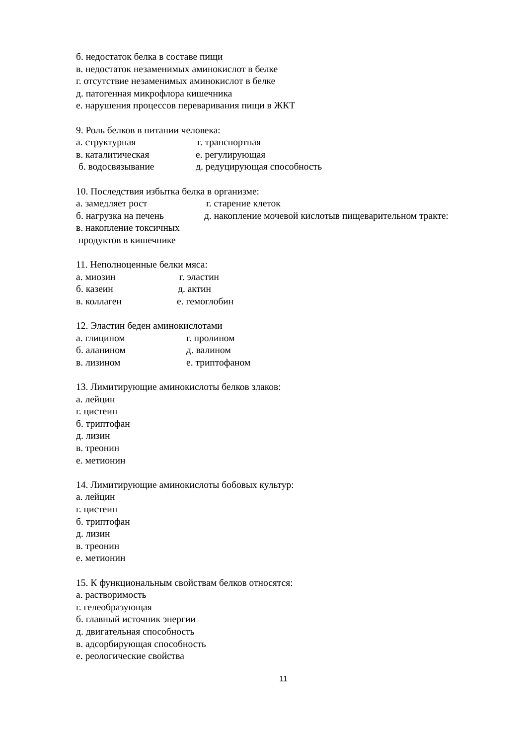б. недостаток белка в составе пищи
в. недостаток незаменимых аминокислот в белке
г. отсутствие незаменимых аминокислот в белке
д. патогенная микрофлора кишечника
е. нарушения процессов переваривания пищи в ЖКТ
9. Роль белков в питании человека:
а. структурная г. транспортная
в. каталитическая е. регулирующая
б. водосвязывание д. редуцирующая способность
10. Последствия избытка белка в организме:
а. замедляет рост г. старение клеток
б. нагрузка на печень д. накопление мочевой кислотыв пищеварительном тракте:
в. накопление токсичных
продуктов в кишечнике
11. Неполноценные белки мяса:
а. миозин г. эластин
б. казеин д. актин
в. коллаген е. гемоглобин
12. Эластин беден аминокислотами
а. глицином г. пролином
б. аланином д. валином
в. лизином е. триптофаном
13. Лимитирующие аминокислоты белков злаков:
а. лейцин
г. цистеин
б. триптофан
д. лизин
в. треонин
е. метионин
14. Лимитирующие аминокислоты бобовых культур:
а. лейцин
г. цистеин
б. триптофан
д. лизин
в. треонин
е. метионин
15. К функциональным свойствам белков относятся:
а. растворимость
г. гелеобразующая
б. главный источник энергии
д. двигательная способность
в. адсорбирующая способность
е. реологические свойства
11